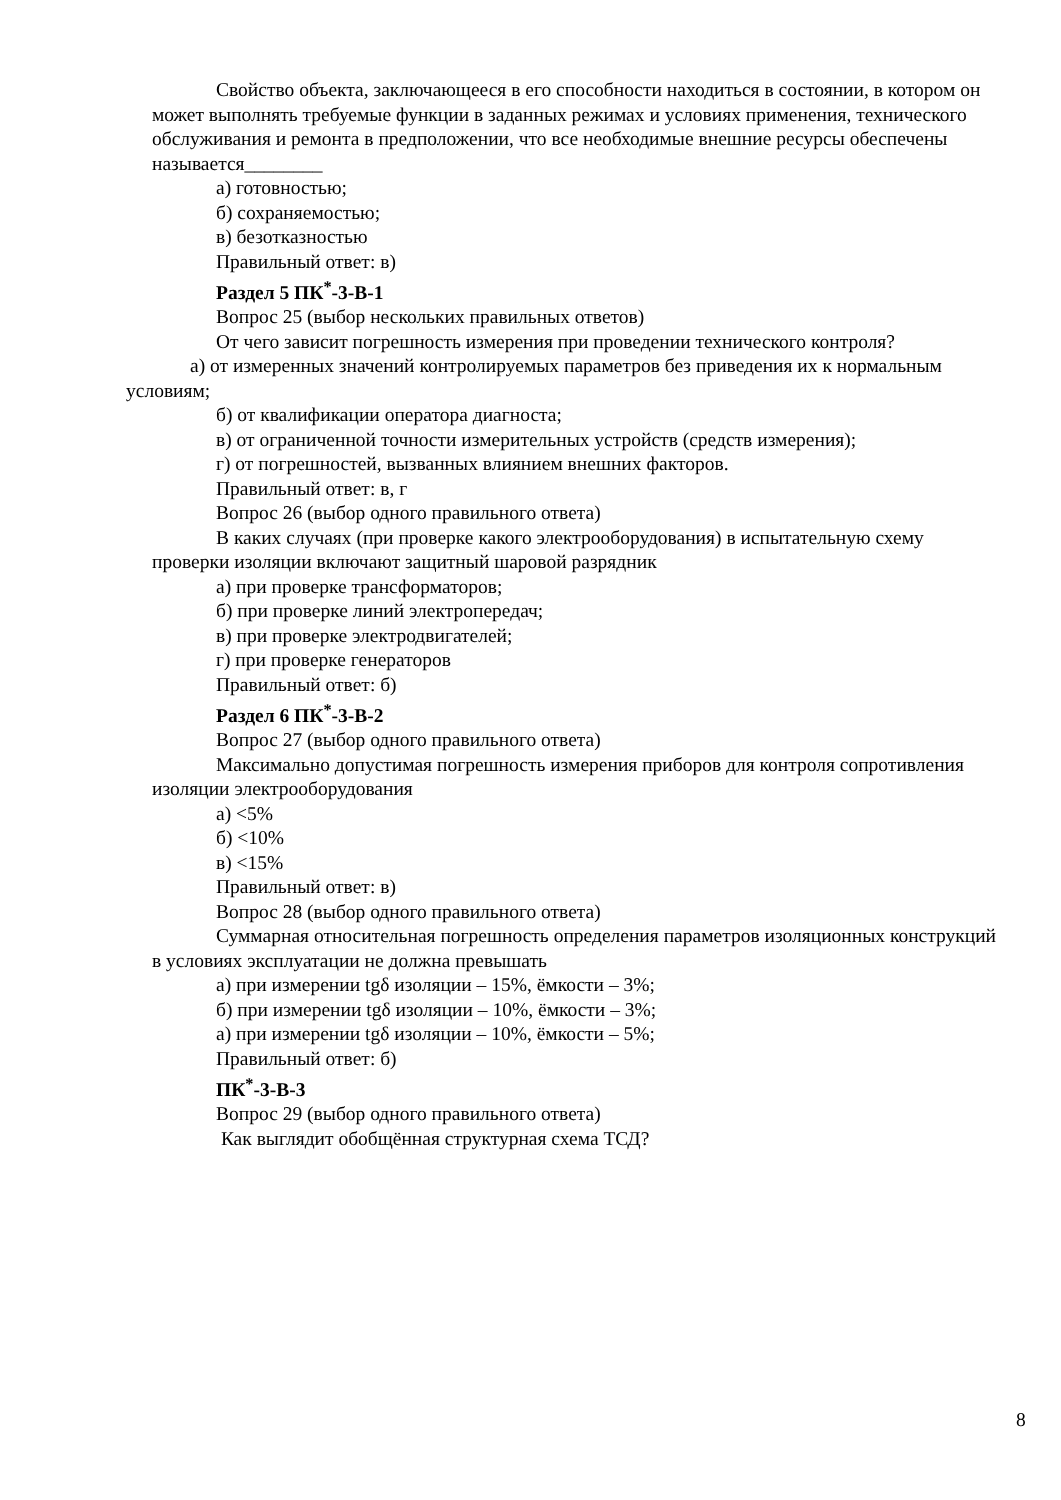Свойство объекта, заключающееся в его способности находиться в состоянии, в котором он может выполнять требуемые функции в заданных режимах и условиях применения, технического обслуживания и ремонта в предположении, что все необходимые внешние ресурсы обеспечены называется________
а) готовностью;
б) сохраняемостью;
в) безотказностью
Правильный ответ: в)
Раздел 5 ПК<sup>*</sup>-3-В-1
Вопрос 25 (выбор нескольких правильных ответов)
От чего зависит погрешность измерения при проведении технического контроля?
а) от измеренных значений контролируемых параметров без приведения их к нормальным условиям;
б) от квалификации оператора диагноста;
в) от ограниченной точности измерительных устройств (средств измерения);
г) от погрешностей, вызванных влиянием внешних факторов.
Правильный ответ: в, г
Вопрос 26 (выбор одного правильного ответа)
В каких случаях (при проверке какого электрооборудования) в испытательную схему проверки изоляции включают защитный шаровой разрядник
а) при проверке трансформаторов;
б) при проверке линий электропередач;
в) при проверке электродвигателей;
г) при проверке генераторов
Правильный ответ: б)
Раздел 6 ПК<sup>*</sup>-3-В-2
Вопрос 27 (выбор одного правильного ответа)
Максимально допустимая погрешность измерения приборов для контроля сопротивления изоляции электрооборудования
а) <5%
б) <10%
в) <15%
Правильный ответ: в)
Вопрос 28 (выбор одного правильного ответа)
Суммарная относительная погрешность определения параметров изоляционных конструкций в условиях эксплуатации не должна превышать
а) при измерении tgδ изоляции – 15%, ёмкости – 3%;
б) при измерении tgδ изоляции – 10%, ёмкости – 3%;
а) при измерении tgδ изоляции – 10%, ёмкости – 5%;
Правильный ответ: б)
ПК<sup>*</sup>-3-В-3
Вопрос 29 (выбор одного правильного ответа)
Как выглядит обобщённая структурная схема ТСД?
8